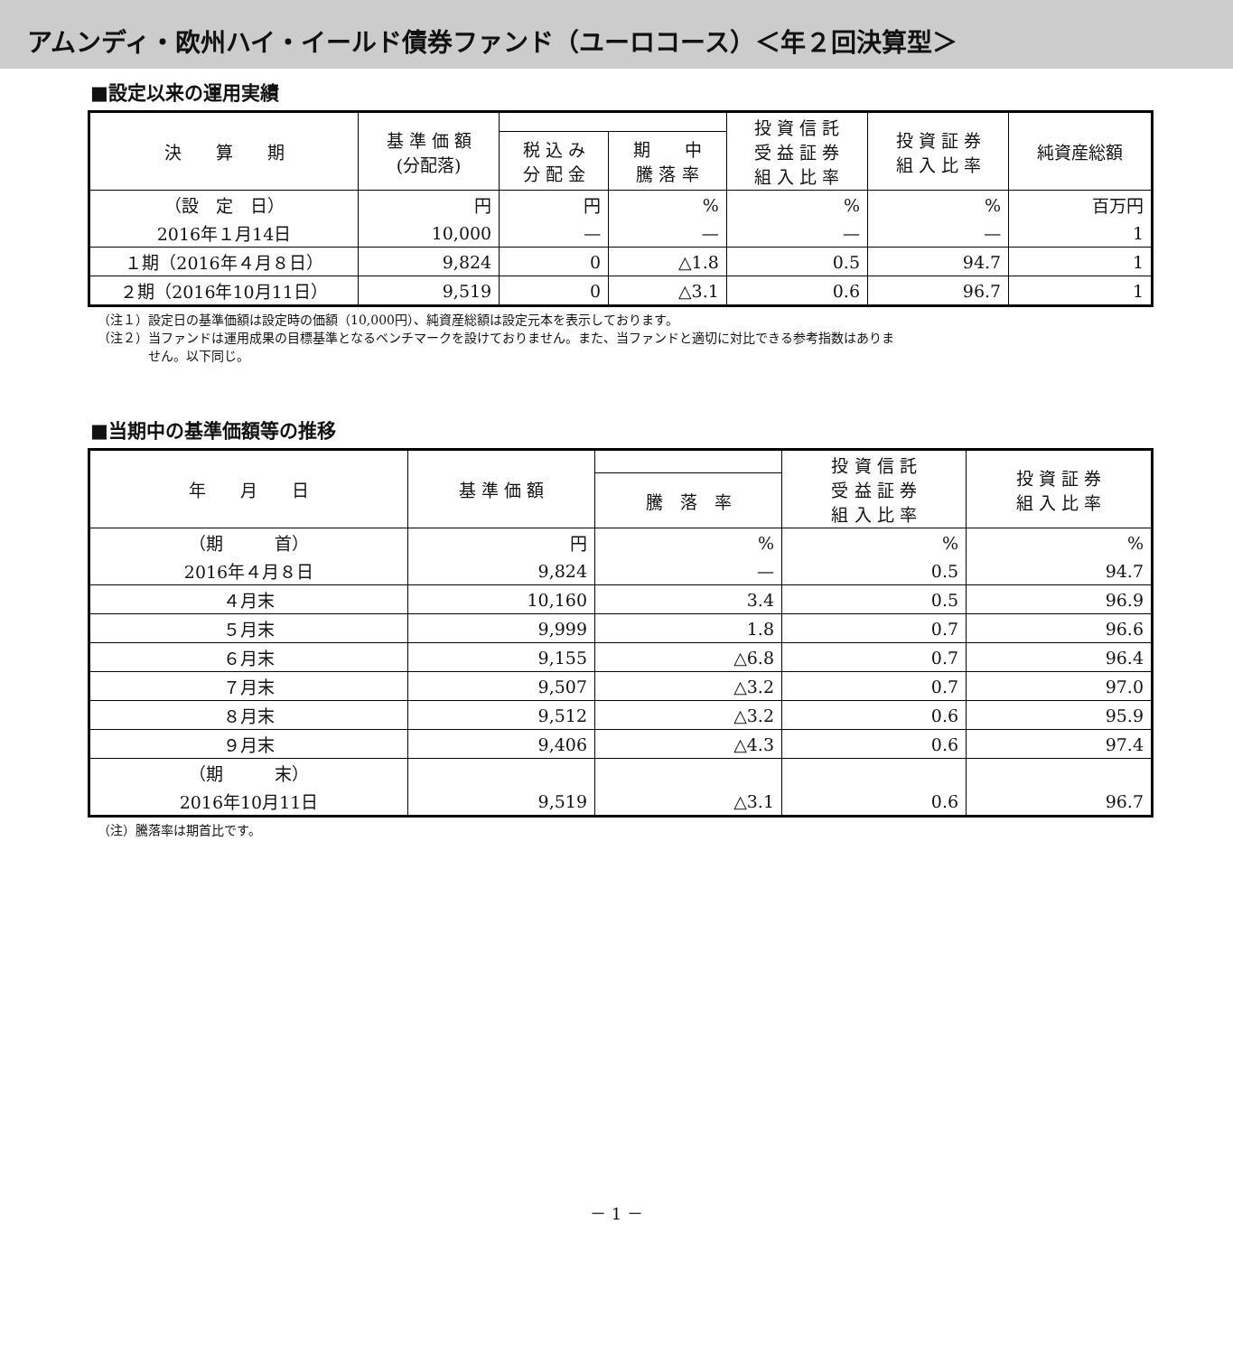アムンディ・欧州ハイ・イールド債券ファンド（ユーロコース）＜年２回決算型＞
■設定以来の運用実績
| 決 算 期 | 基 準 価 額 (分配落) | | | 投 資 信 託 受 益 証 券 組 入 比 率 | 投 資 証 券 組 入 比 率 | 純資産総額 |
| --- | --- | --- | --- | --- | --- | --- |
| | | 税 込 み 分 配 金 | 期 中 騰 落 率 | | | |
| （設 定 日） | 円 | 円 | % | % | % | 百万円 |
| 2016年１月14日 | 10,000 | — | — | — | — | 1 |
| １期（2016年４月８日） | 9,824 | 0 | △1.8 | 0.5 | 94.7 | 1 |
| ２期（2016年10月11日） | 9,519 | 0 | △3.1 | 0.6 | 96.7 | 1 |
（注１）設定日の基準価額は設定時の価額（10,000円）、純資産総額は設定元本を表示しております。
（注２）当ファンドは運用成果の目標基準となるベンチマークを設けておりません。また、当ファンドと適切に対比できる参考指数はありま
　　　　せん。以下同じ。
■当期中の基準価額等の推移
| 年 月 日 | 基 準 価 額 | | 投 資 信 託 受 益 証 券 組 入 比 率 | 投 資 証 券 組 入 比 率 |
| --- | --- | --- | --- | --- |
| | | 騰 落 率 | | |
| （期 首） | 円 | % | % | % |
| 2016年４月８日 | 9,824 | — | 0.5 | 94.7 |
| ４月末 | 10,160 | 3.4 | 0.5 | 96.9 |
| ５月末 | 9,999 | 1.8 | 0.7 | 96.6 |
| ６月末 | 9,155 | △6.8 | 0.7 | 96.4 |
| ７月末 | 9,507 | △3.2 | 0.7 | 97.0 |
| ８月末 | 9,512 | △3.2 | 0.6 | 95.9 |
| ９月末 | 9,406 | △4.3 | 0.6 | 97.4 |
| （期 末） | | | | |
| 2016年10月11日 | 9,519 | △3.1 | 0.6 | 96.7 |
（注）騰落率は期首比です。
－ 1 －